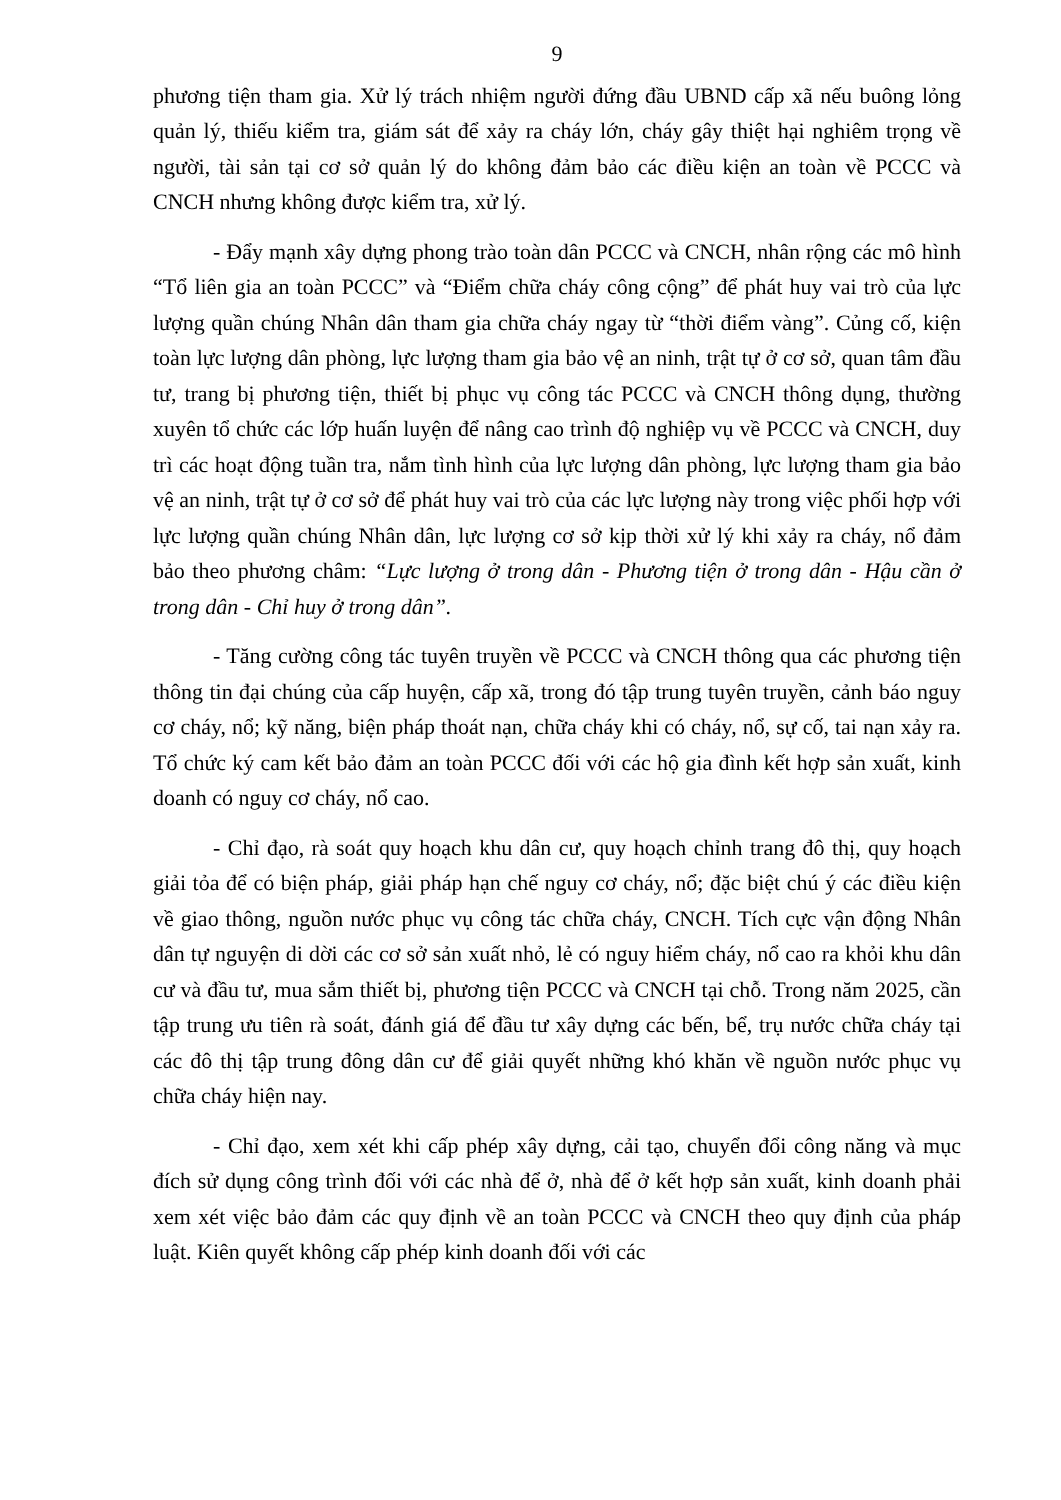9
phương tiện tham gia. Xử lý trách nhiệm người đứng đầu UBND cấp xã nếu buông lỏng quản lý, thiếu kiểm tra, giám sát để xảy ra cháy lớn, cháy gây thiệt hại nghiêm trọng về người, tài sản tại cơ sở quản lý do không đảm bảo các điều kiện an toàn về PCCC và CNCH nhưng không được kiểm tra, xử lý.
- Đẩy mạnh xây dựng phong trào toàn dân PCCC và CNCH, nhân rộng các mô hình “Tổ liên gia an toàn PCCC” và “Điểm chữa cháy công cộng” để phát huy vai trò của lực lượng quần chúng Nhân dân tham gia chữa cháy ngay từ “thời điểm vàng”. Củng cố, kiện toàn lực lượng dân phòng, lực lượng tham gia bảo vệ an ninh, trật tự ở cơ sở, quan tâm đầu tư, trang bị phương tiện, thiết bị phục vụ công tác PCCC và CNCH thông dụng, thường xuyên tổ chức các lớp huấn luyện để nâng cao trình độ nghiệp vụ về PCCC và CNCH, duy trì các hoạt động tuần tra, nắm tình hình của lực lượng dân phòng, lực lượng tham gia bảo vệ an ninh, trật tự ở cơ sở để phát huy vai trò của các lực lượng này trong việc phối hợp với lực lượng quần chúng Nhân dân, lực lượng cơ sở kịp thời xử lý khi xảy ra cháy, nổ đảm bảo theo phương châm: “Lực lượng ở trong dân - Phương tiện ở trong dân - Hậu cần ở trong dân - Chỉ huy ở trong dân”.
- Tăng cường công tác tuyên truyền về PCCC và CNCH thông qua các phương tiện thông tin đại chúng của cấp huyện, cấp xã, trong đó tập trung tuyên truyền, cảnh báo nguy cơ cháy, nổ; kỹ năng, biện pháp thoát nạn, chữa cháy khi có cháy, nổ, sự cố, tai nạn xảy ra. Tổ chức ký cam kết bảo đảm an toàn PCCC đối với các hộ gia đình kết hợp sản xuất, kinh doanh có nguy cơ cháy, nổ cao.
- Chỉ đạo, rà soát quy hoạch khu dân cư, quy hoạch chỉnh trang đô thị, quy hoạch giải tỏa để có biện pháp, giải pháp hạn chế nguy cơ cháy, nổ; đặc biệt chú ý các điều kiện về giao thông, nguồn nước phục vụ công tác chữa cháy, CNCH. Tích cực vận động Nhân dân tự nguyện di dời các cơ sở sản xuất nhỏ, lẻ có nguy hiểm cháy, nổ cao ra khỏi khu dân cư và đầu tư, mua sắm thiết bị, phương tiện PCCC và CNCH tại chỗ. Trong năm 2025, cần tập trung ưu tiên rà soát, đánh giá để đầu tư xây dựng các bến, bể, trụ nước chữa cháy tại các đô thị tập trung đông dân cư để giải quyết những khó khăn về nguồn nước phục vụ chữa cháy hiện nay.
- Chỉ đạo, xem xét khi cấp phép xây dựng, cải tạo, chuyển đổi công năng và mục đích sử dụng công trình đối với các nhà để ở, nhà để ở kết hợp sản xuất, kinh doanh phải xem xét việc bảo đảm các quy định về an toàn PCCC và CNCH theo quy định của pháp luật. Kiên quyết không cấp phép kinh doanh đối với các